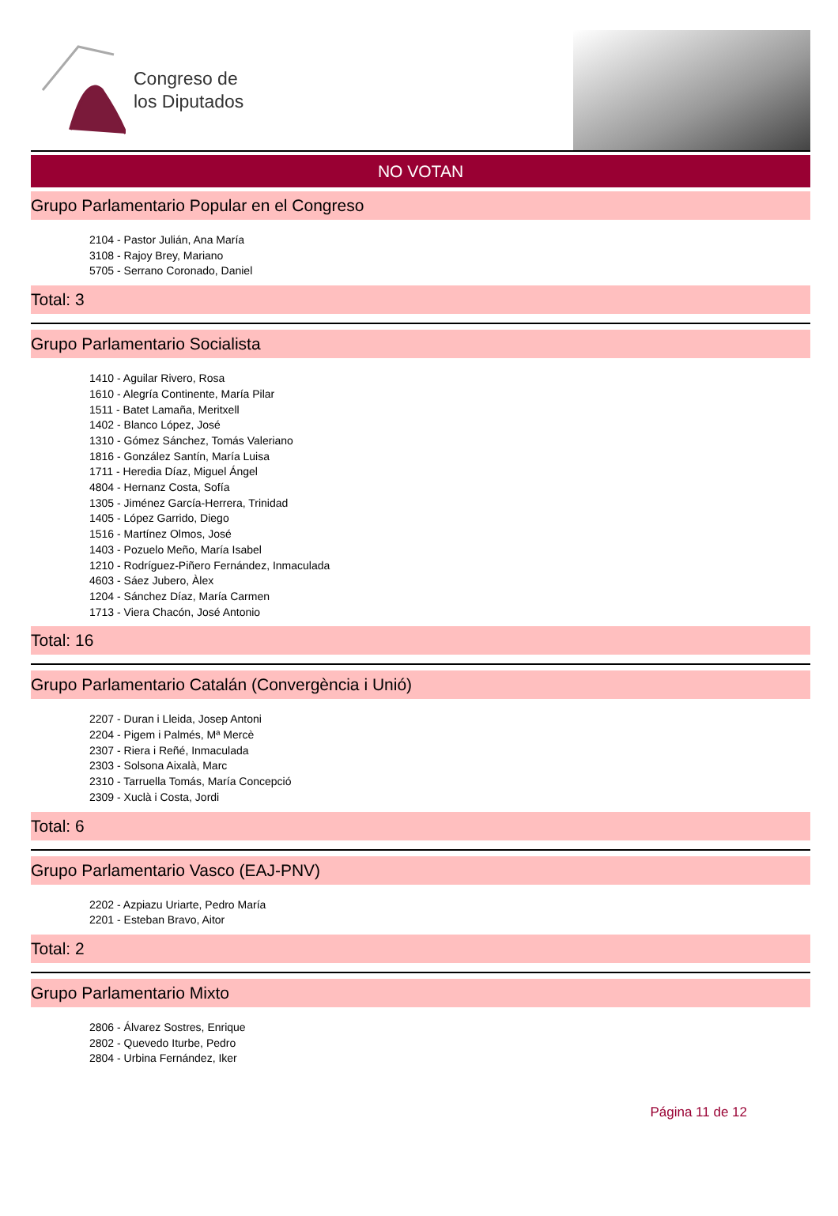Congreso de
los Diputados
NO VOTAN
Grupo Parlamentario Popular en el Congreso
2104 - Pastor Julián, Ana María
3108 - Rajoy Brey, Mariano
5705 - Serrano Coronado, Daniel
Total: 3
Grupo Parlamentario Socialista
1410 - Aguilar Rivero, Rosa
1610 - Alegría Continente, María Pilar
1511 - Batet Lamaña, Meritxell
1402 - Blanco López, José
1310 - Gómez Sánchez, Tomás Valeriano
1816 - González Santín, María Luisa
1711 - Heredia Díaz, Miguel Ángel
4804 - Hernanz Costa, Sofía
1305 - Jiménez García-Herrera, Trinidad
1405 - López Garrido, Diego
1516 - Martínez Olmos, José
1403 - Pozuelo Meño, María Isabel
1210 - Rodríguez-Piñero Fernández, Inmaculada
4603 - Sáez Jubero, Àlex
1204 - Sánchez Díaz, María Carmen
1713 - Viera Chacón, José Antonio
Total: 16
Grupo Parlamentario Catalán (Convergència i Unió)
2207 - Duran i Lleida, Josep Antoni
2204 - Pigem i Palmés, Mª Mercè
2307 - Riera i Reñé, Inmaculada
2303 - Solsona Aixalà, Marc
2310 - Tarruella Tomás, María Concepció
2309 - Xuclà i Costa, Jordi
Total: 6
Grupo Parlamentario Vasco (EAJ-PNV)
2202 - Azpiazu Uriarte, Pedro María
2201 - Esteban Bravo, Aitor
Total: 2
Grupo Parlamentario Mixto
2806 - Álvarez Sostres, Enrique
2802 - Quevedo Iturbe, Pedro
2804 - Urbina Fernández, Iker
Página 11 de 12